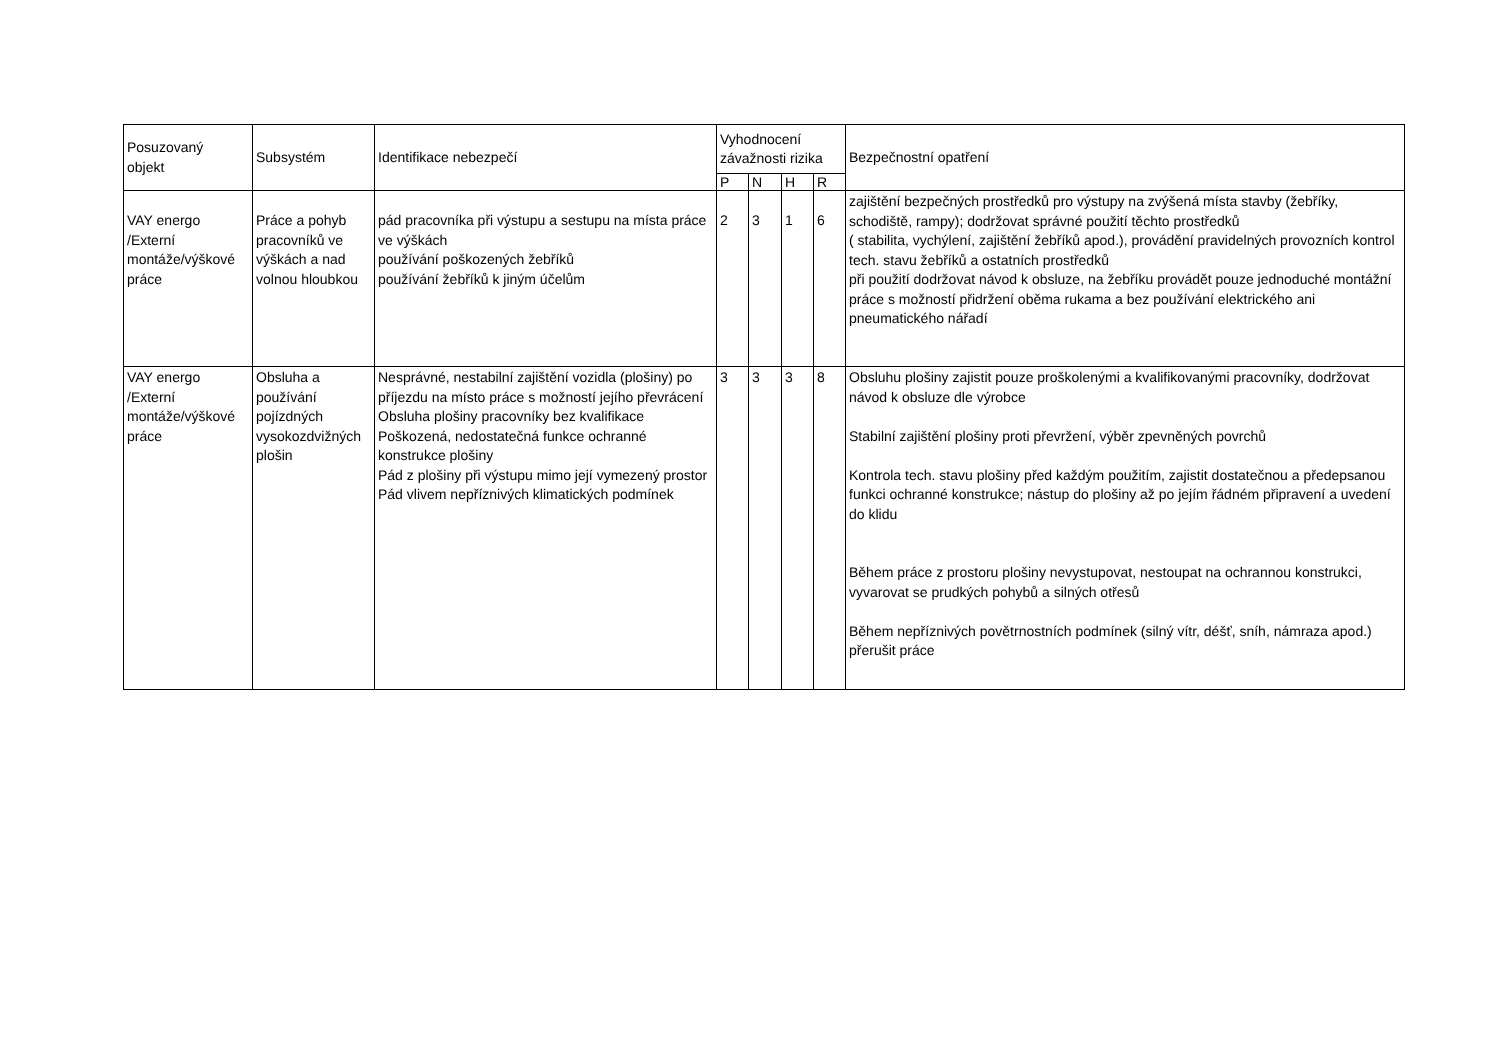| Posuzovaný objekt | Subsystém | Identifikace nebezpečí | Vyhodnocení závažnosti rizika | | | | Bezpečnostní opatření |
| --- | --- | --- | --- | --- | --- | --- | --- |
| | | | P | N | H | R | |
| VAY energo /Externí montáže/výškové práce | Práce a pohyb pracovníků ve výškách a nad volnou hloubkou | pád pracovníka při výstupu a sestupu na místa práce ve výškách používání poškozených žebříků používání žebříků k jiným účelům | 2 | 3 | 1 | 6 | zajištění bezpečných prostředků pro výstupy na zvýšená místa stavby (žebříky, schodiště, rampy); dodržovat správné použití těchto prostředků ( stabilita, vychýlení, zajištění žebříků apod.), provádění pravidelných provozních kontrol tech. stavu žebříků a ostatních prostředků při použití dodržovat návod k obsluze, na žebříku provádět pouze jednoduché montážní práce s možností přidržení oběma rukama a bez používání elektrického ani pneumatického nářadí |
| VAY energo /Externí montáže/výškové práce | Obsluha a používání pojízdných vysokozdvižných plošin | Nesprávné, nestabilní zajištění vozidla (plošiny) po příjezdu na místo práce s možností jejího převrácení Obsluha plošiny pracovníky bez kvalifikace Poškozená, nedostatečná funkce ochranné konstrukce plošiny Pád z plošiny při výstupu mimo její vymezený prostor Pád vlivem nepříznivých klimatických podmínek | 3 | 3 | 3 | 8 | Obsluhu plošiny zajistit pouze proškolenými a kvalifikovanými pracovníky, dodržovat návod k obsluze dle výrobce Stabilní zajištění plošiny proti převržení, výběr zpevněných povrchů Kontrola tech. stavu plošiny před každým použitím, zajistit dostatečnou a předepsanou funkci ochranné konstrukce; nástup do plošiny až po jejím řádném připravení a uvedení do klidu Během práce z prostoru plošiny nevystupovat, nestoupat na ochrannou konstrukci, vyvarovat se prudkých pohybů a silných otřesů Během nepříznivých povětrnostních podmínek (silný vítr, déšť, sníh, námraza apod.) přerušit práce |